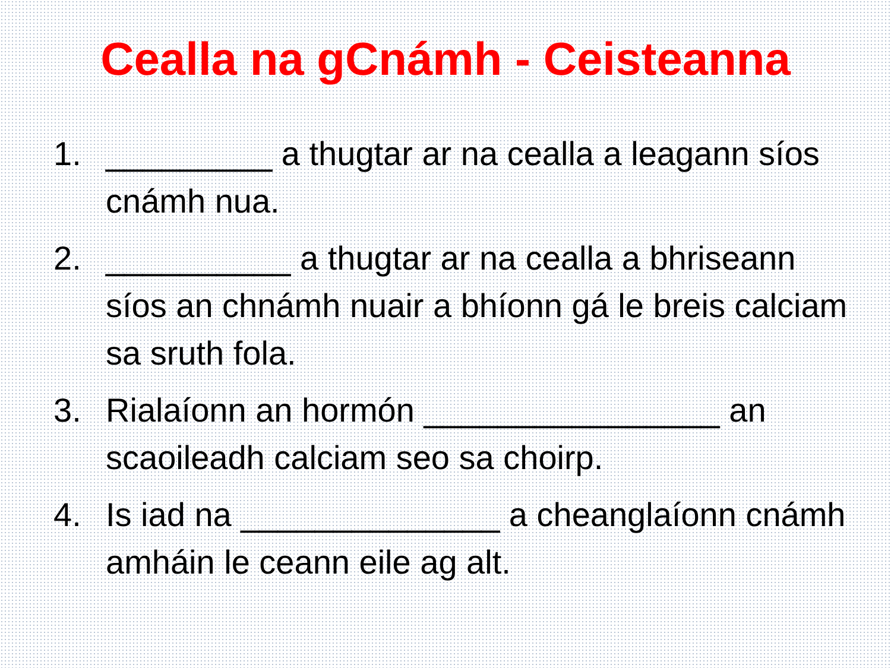Cealla na gCnámh - Ceisteanna
1. _________ a thugtar ar na cealla a leagann síos cnámh nua.
2. __________ a thugtar ar na cealla a bhriseann síos an chnámh nuair a bhíonn gá le breis calciam sa sruth fola.
3. Rialaíonn an hormón ________________ an scaoileadh calciam seo sa choirp.
4. Is iad na ______________ a cheanglaíonn cnámh amháin le ceann eile ag alt.